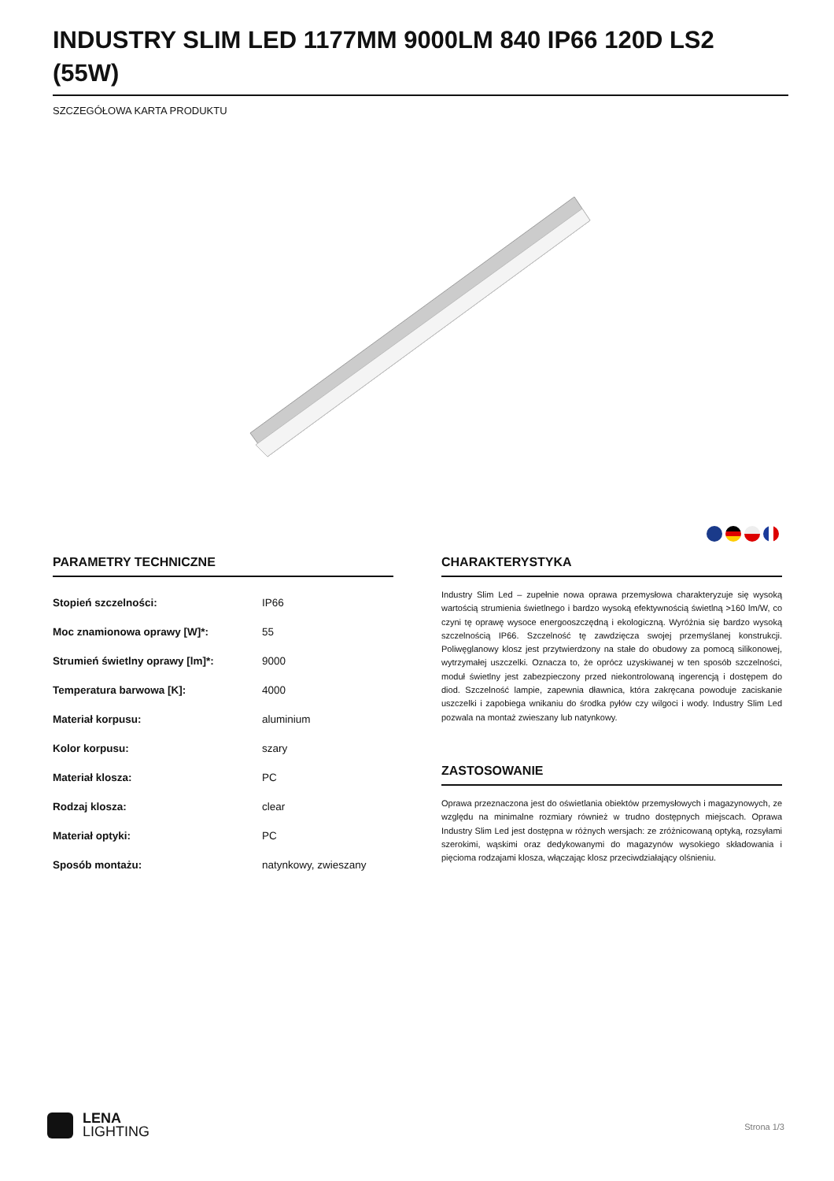INDUSTRY SLIM LED 1177MM 9000LM 840 IP66 120D LS2 (55W)
SZCZEGÓŁOWA KARTA PRODUKTU
PARAMETRY TECHNICZNE
| Stopień szczelności: | IP66 |
| Moc znamionowa oprawy [W]*: | 55 |
| Strumień świetlny oprawy [lm]*: | 9000 |
| Temperatura barwowa [K]: | 4000 |
| Materiał korpusu: | aluminium |
| Kolor korpusu: | szary |
| Materiał klosza: | PC |
| Rodzaj klosza: | clear |
| Materiał optyki: | PC |
| Sposób montażu: | natynkowy, zwieszany |
CHARAKTERYSTYKA
Industry Slim Led – zupełnie nowa oprawa przemysłowa charakteryzuje się wysoką wartością strumienia świetlnego i bardzo wysoką efektywnością świetlną >160 lm/W, co czyni tę oprawę wysoce energooszczędną i ekologiczną. Wyróżnia się bardzo wysoką szczelnością IP66. Szczelność tę zawdzięcza swojej przemyślanej konstrukcji. Poliwęglanowy klosz jest przytwierdzony na stałe do obudowy za pomocą silikonowej, wytrzymałej uszczelki. Oznacza to, że oprócz uzyskiwanej w ten sposób szczelności, moduł świetlny jest zabezpieczony przed niekontrolowaną ingerencją i dostępem do diod. Szczelność lampie, zapewnia dławnica, która zakręcana powoduje zaciskanie uszczelki i zapobiega wnikaniu do środka pyłów czy wilgoci i wody. Industry Slim Led pozwala na montaż zwieszany lub natynkowy.
ZASTOSOWANIE
Oprawa przeznaczona jest do oświetlania obiektów przemysłowych i magazynowych, ze względu na minimalne rozmiary również w trudno dostępnych miejscach. Oprawa Industry Slim Led jest dostępna w różnych wersjach: ze zróżnicowaną optyką, rozsyłami szerokimi, wąskimi oraz dedykowanymi do magazynów wysokiego składowania i pięcioma rodzajami klosza, włączając klosz przeciwdziałający olśnieniu.
LENA
LIGHTING
Strona 1/3